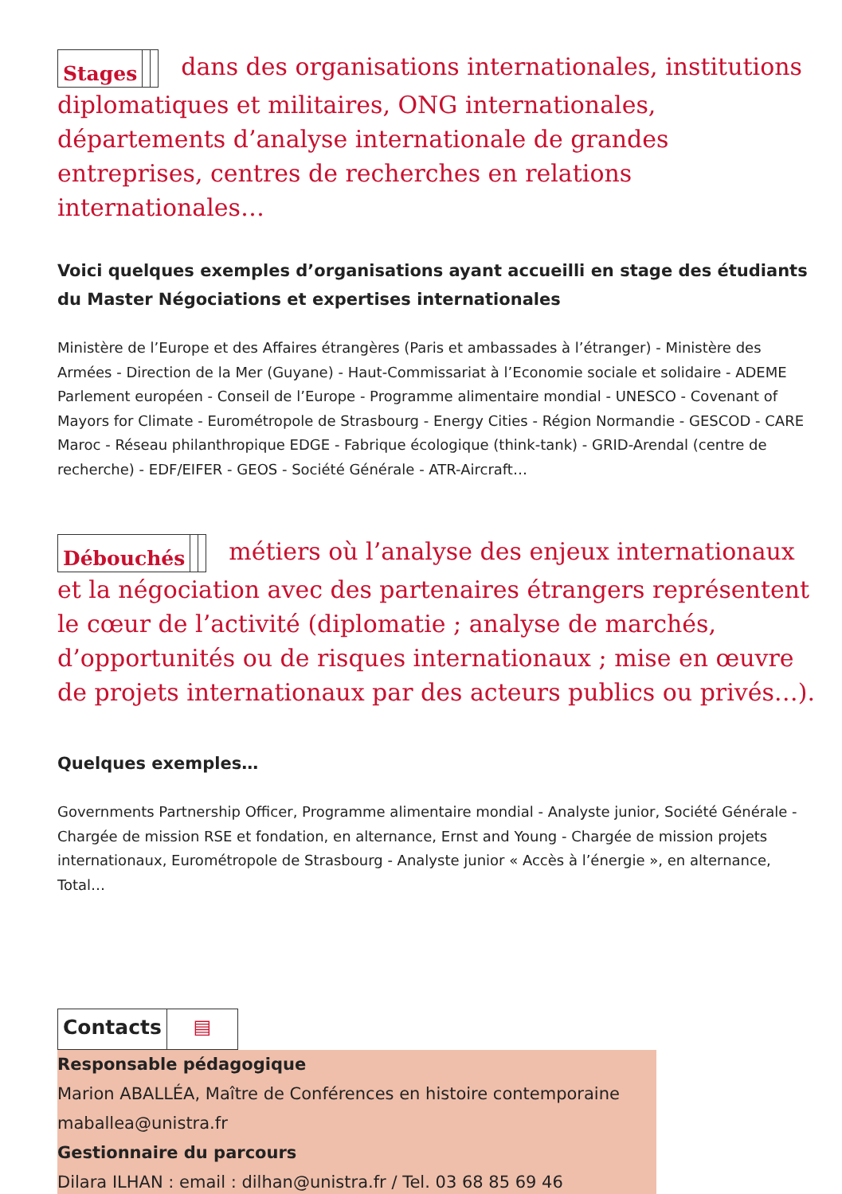Stages dans des organisations internationales, institutions diplomatiques et militaires, ONG internationales, départements d’analyse internationale de grandes entreprises, centres de recherches en relations internationales…
Voici quelques exemples d’organisations ayant accueilli en stage des étudiants du Master Négociations et expertises internationales
Ministère de l’Europe et des Affaires étrangères (Paris et ambassades à l’étranger) - Ministère des Armées - Direction de la Mer (Guyane) - Haut-Commissariat à l’Economie sociale et solidaire - ADEME Parlement européen - Conseil de l’Europe - Programme alimentaire mondial - UNESCO - Covenant of Mayors for Climate - Eurométropole de Strasbourg - Energy Cities - Région Normandie - GESCOD - CARE Maroc - Réseau philanthropique EDGE - Fabrique écologique (think-tank) - GRID-Arendal (centre de recherche) - EDF/EIFER - GEOS - Société Générale - ATR-Aircraft…
Débouchés métiers où l’analyse des enjeux internationaux et la négociation avec des partenaires étrangers représentent le cœur de l’activité (diplomatie ; analyse de marchés, d’opportunités ou de risques internationaux ; mise en œuvre de projets internationaux par des acteurs publics ou privés…).
Quelques exemples…
Governments Partnership Officer, Programme alimentaire mondial - Analyste junior, Société Générale - Chargée de mission RSE et fondation, en alternance, Ernst and Young - Chargée de mission projets internationaux, Eurométropole de Strasbourg - Analyste junior « Accès à l’énergie », en alternance, Total…
Contacts ▤
Responsable pédagogique
Marion ABALLÉA, Maître de Conférences en histoire contemporaine
maballea@unistra.fr
Gestionnaire du parcours
Dilara ILHAN : email : dilhan@unistra.fr / Tel. 03 68 85 69 46